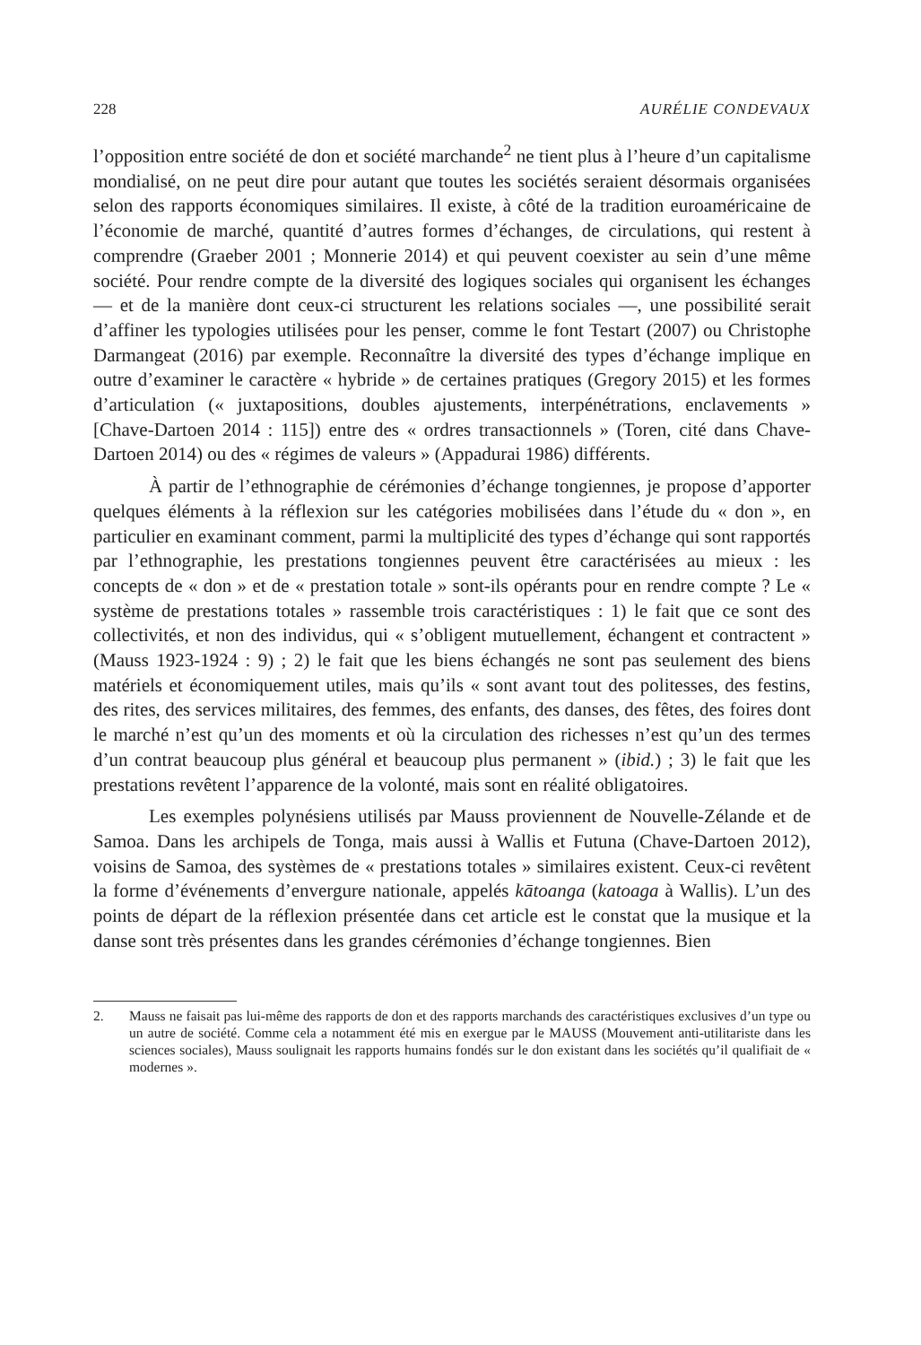228 AURÉLIE CONDEVAUX
l’opposition entre société de don et société marchande<sup>2</sup> ne tient plus à l’heure d’un capitalisme mondialisé, on ne peut dire pour autant que toutes les sociétés seraient désormais organisées selon des rapports économiques similaires. Il existe, à côté de la tradition euroaméricaine de l’économie de marché, quantité d’autres formes d’échanges, de circulations, qui restent à comprendre (Graeber 2001 ; Monnerie 2014) et qui peuvent coexister au sein d’une même société. Pour rendre compte de la diversité des logiques sociales qui organisent les échanges — et de la manière dont ceux-ci structurent les relations sociales —, une possibilité serait d’affiner les typologies utilisées pour les penser, comme le font Testart (2007) ou Christophe Darmangeat (2016) par exemple. Reconnaître la diversité des types d’échange implique en outre d’examiner le caractère « hybride » de certaines pratiques (Gregory 2015) et les formes d’articulation (« juxtapositions, doubles ajustements, interpénétrations, enclavements » [Chave-Dartoen 2014 : 115]) entre des « ordres transactionnels » (Toren, cité dans Chave-Dartoen 2014) ou des « régimes de valeurs » (Appadurai 1986) différents.
À partir de l’ethnographie de cérémonies d’échange tongiennes, je propose d’apporter quelques éléments à la réflexion sur les catégories mobilisées dans l’étude du « don », en particulier en examinant comment, parmi la multiplicité des types d’échange qui sont rapportés par l’ethnographie, les prestations tongiennes peuvent être caractérisées au mieux : les concepts de « don » et de « prestation totale » sont-ils opérants pour en rendre compte ? Le « système de prestations totales » rassemble trois caractéristiques : 1) le fait que ce sont des collectivités, et non des individus, qui « s’obligent mutuellement, échangent et contractent » (Mauss 1923-1924 : 9) ; 2) le fait que les biens échangés ne sont pas seulement des biens matériels et économiquement utiles, mais qu’ils « sont avant tout des politesses, des festins, des rites, des services militaires, des femmes, des enfants, des danses, des fêtes, des foires dont le marché n’est qu’un des moments et où la circulation des richesses n’est qu’un des termes d’un contrat beaucoup plus général et beaucoup plus permanent » (ibid.) ; 3) le fait que les prestations revêtent l’apparence de la volonté, mais sont en réalité obligatoires.
Les exemples polynésiens utilisés par Mauss proviennent de Nouvelle-Zélande et de Samoa. Dans les archipels de Tonga, mais aussi à Wallis et Futuna (Chave-Dartoen 2012), voisins de Samoa, des systèmes de « prestations totales » similaires existent. Ceux-ci revêtent la forme d’événements d’envergure nationale, appelés kātoanga (katoaga à Wallis). L’un des points de départ de la réflexion présentée dans cet article est le constat que la musique et la danse sont très présentes dans les grandes cérémonies d’échange tongiennes. Bien
2. Mauss ne faisait pas lui-même des rapports de don et des rapports marchands des caractéristiques exclusives d’un type ou un autre de société. Comme cela a notamment été mis en exergue par le MAUSS (Mouvement anti-utilitariste dans les sciences sociales), Mauss soulignait les rapports humains fondés sur le don existant dans les sociétés qu’il qualifiait de « modernes ».